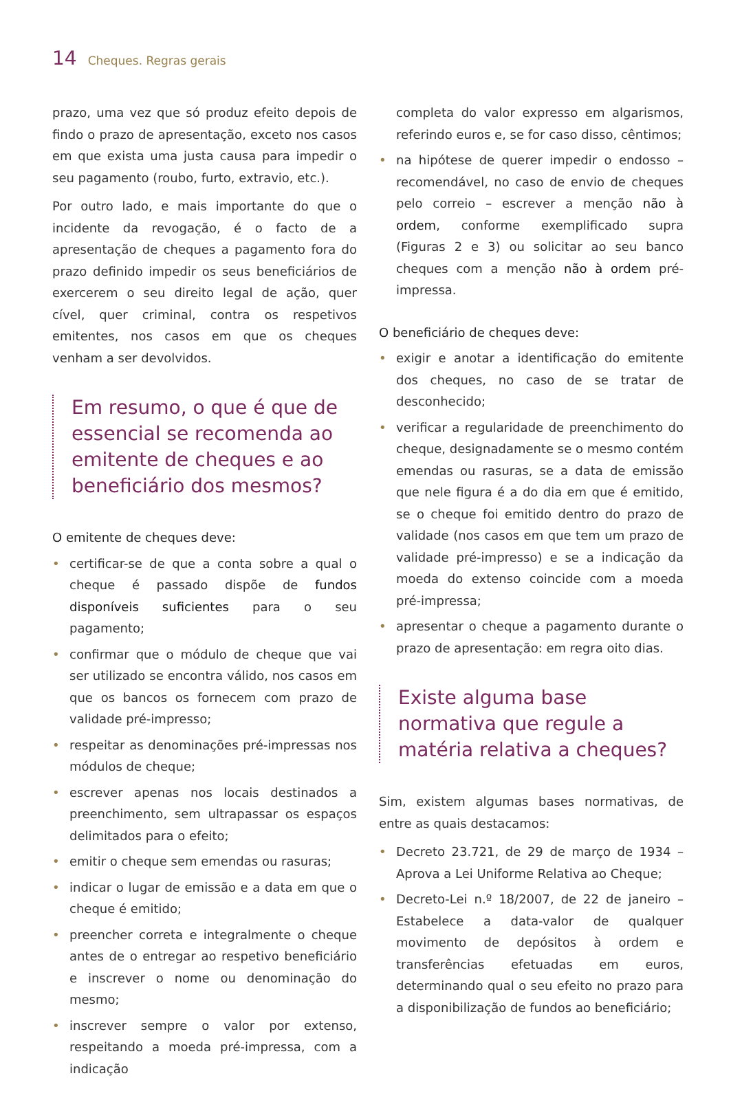14 Cheques. Regras gerais
prazo, uma vez que só produz efeito depois de findo o prazo de apresentação, exceto nos casos em que exista uma justa causa para impedir o seu pagamento (roubo, furto, extravio, etc.).
Por outro lado, e mais importante do que o incidente da revogação, é o facto de a apresentação de cheques a pagamento fora do prazo definido impedir os seus beneficiários de exercerem o seu direito legal de ação, quer cível, quer criminal, contra os respetivos emitentes, nos casos em que os cheques venham a ser devolvidos.
Em resumo, o que é que de essencial se recomenda ao emitente de cheques e ao beneficiário dos mesmos?
O emitente de cheques deve:
• certificar-se de que a conta sobre a qual o cheque é passado dispõe de fundos disponíveis suficientes para o seu pagamento;
• confirmar que o módulo de cheque que vai ser utilizado se encontra válido, nos casos em que os bancos os fornecem com prazo de validade pré-impresso;
• respeitar as denominações pré-impressas nos módulos de cheque;
• escrever apenas nos locais destinados a preenchimento, sem ultrapassar os espaços delimitados para o efeito;
• emitir o cheque sem emendas ou rasuras;
• indicar o lugar de emissão e a data em que o cheque é emitido;
• preencher correta e integralmente o cheque antes de o entregar ao respetivo beneficiário e inscrever o nome ou denominação do mesmo;
• inscrever sempre o valor por extenso, respeitando a moeda pré-impressa, com a indicação
completa do valor expresso em algarismos, referindo euros e, se for caso disso, cêntimos;
• na hipótese de querer impedir o endosso – recomendável, no caso de envio de cheques pelo correio – escrever a menção não à ordem, conforme exemplificado supra (Figuras 2 e 3) ou solicitar ao seu banco cheques com a menção não à ordem pré-impressa.
O beneficiário de cheques deve:
• exigir e anotar a identificação do emitente dos cheques, no caso de se tratar de desconhecido;
• verificar a regularidade de preenchimento do cheque, designadamente se o mesmo contém emendas ou rasuras, se a data de emissão que nele figura é a do dia em que é emitido, se o cheque foi emitido dentro do prazo de validade (nos casos em que tem um prazo de validade pré-impresso) e se a indicação da moeda do extenso coincide com a moeda pré-impressa;
• apresentar o cheque a pagamento durante o prazo de apresentação: em regra oito dias.
Existe alguma base normativa que regule a matéria relativa a cheques?
Sim, existem algumas bases normativas, de entre as quais destacamos:
• Decreto 23.721, de 29 de março de 1934 – Aprova a Lei Uniforme Relativa ao Cheque;
• Decreto-Lei n.º 18/2007, de 22 de janeiro – Estabelece a data-valor de qualquer movimento de depósitos à ordem e transferências efetuadas em euros, determinando qual o seu efeito no prazo para a disponibilização de fundos ao beneficiário;